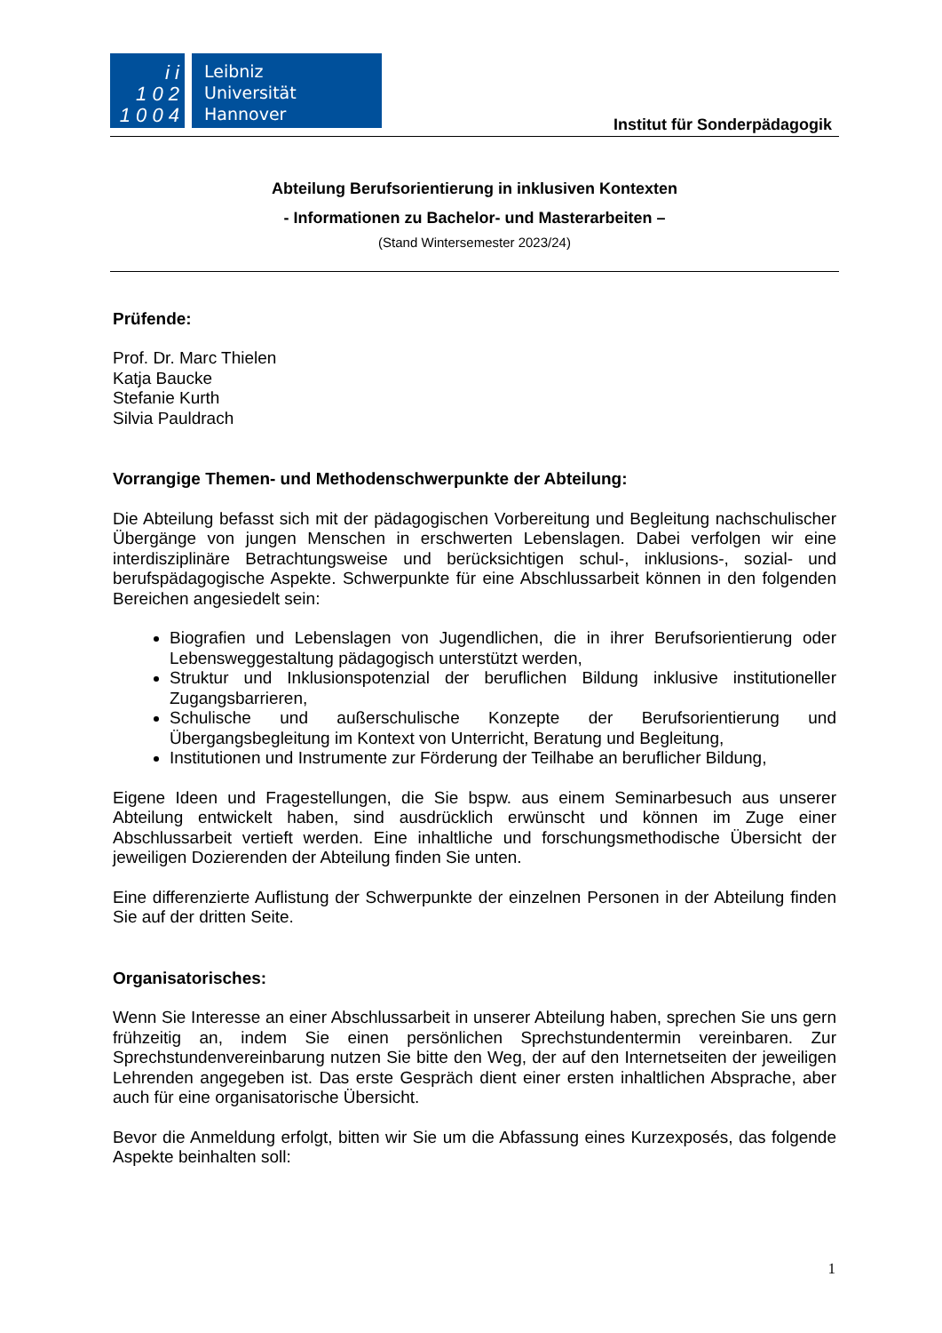i i
1 0 2
1 0 0 4
Leibniz
Universität
Hannover
Institut für Sonderpädagogik
Abteilung Berufsorientierung in inklusiven Kontexten
- Informationen zu Bachelor- und Masterarbeiten –
(Stand Wintersemester 2023/24)
Prüfende:
Prof. Dr. Marc Thielen
Katja Baucke
Stefanie Kurth
Silvia Pauldrach
Vorrangige Themen- und Methodenschwerpunkte der Abteilung:
Die Abteilung befasst sich mit der pädagogischen Vorbereitung und Begleitung nachschulischer Übergänge von jungen Menschen in erschwerten Lebenslagen. Dabei verfolgen wir eine interdisziplinäre Betrachtungsweise und berücksichtigen schul-, inklusions-, sozial- und berufspädagogische Aspekte. Schwerpunkte für eine Abschlussarbeit können in den folgenden Bereichen angesiedelt sein:
Biografien und Lebenslagen von Jugendlichen, die in ihrer Berufsorientierung oder Lebensweggestaltung pädagogisch unterstützt werden,
Struktur und Inklusionspotenzial der beruflichen Bildung inklusive institutioneller Zugangsbarrieren,
Schulische und außerschulische Konzepte der Berufsorientierung und Übergangsbegleitung im Kontext von Unterricht, Beratung und Begleitung,
Institutionen und Instrumente zur Förderung der Teilhabe an beruflicher Bildung,
Eigene Ideen und Fragestellungen, die Sie bspw. aus einem Seminarbesuch aus unserer Abteilung entwickelt haben, sind ausdrücklich erwünscht und können im Zuge einer Abschlussarbeit vertieft werden. Eine inhaltliche und forschungsmethodische Übersicht der jeweiligen Dozierenden der Abteilung finden Sie unten.
Eine differenzierte Auflistung der Schwerpunkte der einzelnen Personen in der Abteilung finden Sie auf der dritten Seite.
Organisatorisches:
Wenn Sie Interesse an einer Abschlussarbeit in unserer Abteilung haben, sprechen Sie uns gern frühzeitig an, indem Sie einen persönlichen Sprechstundentermin vereinbaren. Zur Sprechstundenvereinbarung nutzen Sie bitte den Weg, der auf den Internetseiten der jeweiligen Lehrenden angegeben ist. Das erste Gespräch dient einer ersten inhaltlichen Absprache, aber auch für eine organisatorische Übersicht.
Bevor die Anmeldung erfolgt, bitten wir Sie um die Abfassung eines Kurzexposés, das folgende Aspekte beinhalten soll:
1